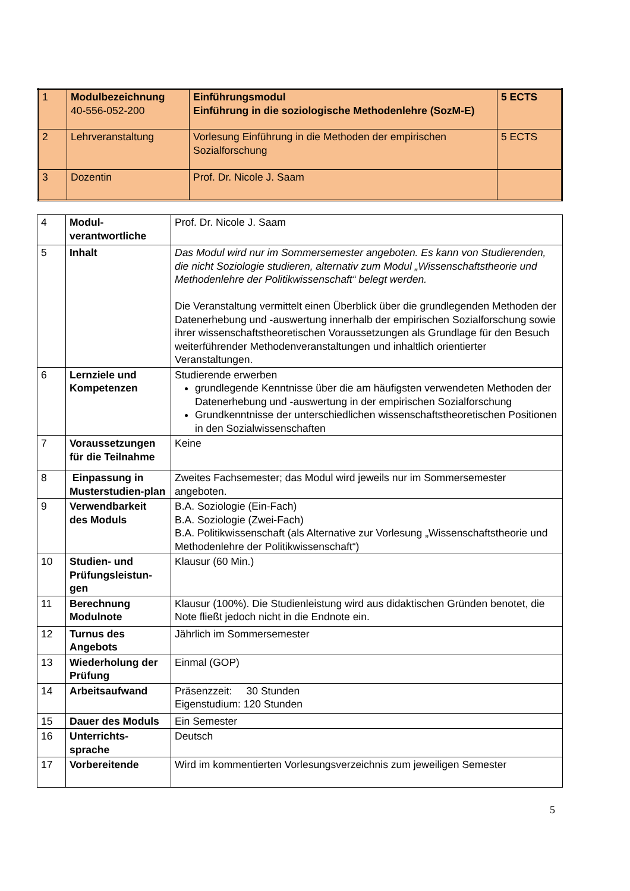| 1 | Modulbezeichnung 40-556-052-200 | Einführungsmodul Einführung in die soziologische Methodenlehre (SozM-E) | 5 ECTS |
| 2 | Lehrveranstaltung | Vorlesung Einführung in die Methoden der empirischen Sozialforschung | 5 ECTS |
| 3 | Dozentin | Prof. Dr. Nicole J. Saam | |
| 4 | Modul-verantwortliche | Prof. Dr. Nicole J. Saam |
| 5 | Inhalt | Das Modul wird nur im Sommersemester angeboten. Es kann von Studierenden, die nicht Soziologie studieren, alternativ zum Modul „Wissenschaftstheorie und Methodenlehre der Politikwissenschaft“ belegt werden. Die Veranstaltung vermittelt einen Überblick über die grundlegenden Methoden der Datenerhebung und -auswertung innerhalb der empirischen Sozialforschung sowie ihrer wissenschaftstheoretischen Voraussetzungen als Grundlage für den Besuch weiterführender Methodenveranstaltungen und inhaltlich orientierter Veranstaltungen. |
| 6 | Lernziele und Kompetenzen | Studierende erwerben grundlegende Kenntnisse über die am häufigsten verwendeten Methoden der Datenerhebung und -auswertung in der empirischen Sozialforschung Grundkenntnisse der unterschiedlichen wissenschaftstheoretischen Positionen in den Sozialwissenschaften |
| 7 | Voraussetzungen für die Teilnahme | Keine |
| 8 | Einpassung in Musterstudien-plan | Zweites Fachsemester; das Modul wird jeweils nur im Sommersemester angeboten. |
| 9 | Verwendbarkeit des Moduls | B.A. Soziologie (Ein-Fach) B.A. Soziologie (Zwei-Fach) B.A. Politikwissenschaft (als Alternative zur Vorlesung „Wissenschaftstheorie und Methodenlehre der Politikwissenschaft“) |
| 10 | Studien- und Prüfungsleistun-gen | Klausur (60 Min.) |
| 11 | Berechnung Modulnote | Klausur (100%). Die Studienleistung wird aus didaktischen Gründen benotet, die Note fließt jedoch nicht in die Endnote ein. |
| 12 | Turnus des Angebots | Jährlich im Sommersemester |
| 13 | Wiederholung der Prüfung | Einmal (GOP) |
| 14 | Arbeitsaufwand | Präsenzzeit: 30 Stunden Eigenstudium: 120 Stunden |
| 15 | Dauer des Moduls | Ein Semester |
| 16 | Unterrichts-sprache | Deutsch |
| 17 | Vorbereitende | Wird im kommentierten Vorlesungsverzeichnis zum jeweiligen Semester |
5